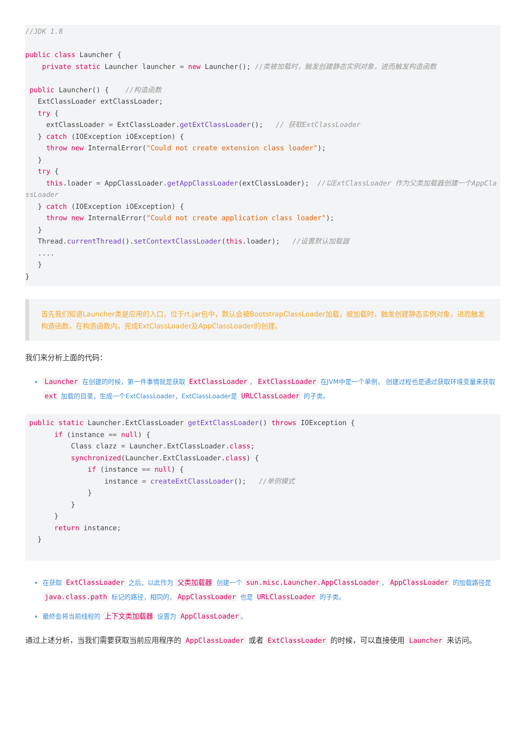//JDK 1.8

public class Launcher {
    private static Launcher launcher = new Launcher(); //类被加载时，触发创建静态实例对象，进而触发构造函数

 public Launcher() {    //构造函数
   ExtClassLoader extClassLoader;
   try {
     extClassLoader = ExtClassLoader.getExtClassLoader();   // 获取ExtClassLoader
   } catch (IOException iOException) {
     throw new InternalError("Could not create extension class loader");
   }
   try {
     this.loader = AppClassLoader.getAppClassLoader(extClassLoader);  //以ExtClassLoader 作为父类加载器创建一个AppClassLoader
   } catch (IOException iOException) {
     throw new InternalError("Could not create application class loader");
   }
   Thread.currentThread().setContextClassLoader(this.loader);   //设置默认加载器
   ....
   }
}
首先我们知道Launcher类是应用的入口，位于rt.jar包中，默认会被BootstrapClassLoader加载，被加载时，触发创建静态实例对象，进而触发构造函数，在构造函数内，完成ExtClassLoader及AppClassLoader的创建。
我们来分析上面的代码：
Launcher 在创建的时候，第一件事情就是获取 ExtClassLoader ， ExtClassLoader 在JVM中是一个单例， 创建过程也是通过获取环境变量来获取 ext 加载的目录，生成一个ExtClassLoader，ExtClassLoader是 URLClassLoader 的子类。
public static Launcher.ExtClassLoader getExtClassLoader() throws IOException {
      if (instance == null) {
          Class clazz = Launcher.ExtClassLoader.class;
          synchronized(Launcher.ExtClassLoader.class) {
              if (instance == null) {
                  instance = createExtClassLoader();   //单例模式
              }
          }
      }
      return instance;
  }
在获取 ExtClassLoader 之后，以此作为 父类加载器 创建一个 sun.misc.Launcher.AppClassLoader ， AppClassLoader 的加载路径是 java.class.path 标记的路径，相同的， AppClassLoader 也是 URLClassLoader 的子类。
最终会将当前线程的 上下文类加载器 设置为 AppClassLoader 。
通过上述分析，当我们需要获取当前应用程序的 AppClassLoader 或者 ExtClassLoader 的时候，可以直接使用 Launcher 来访问。